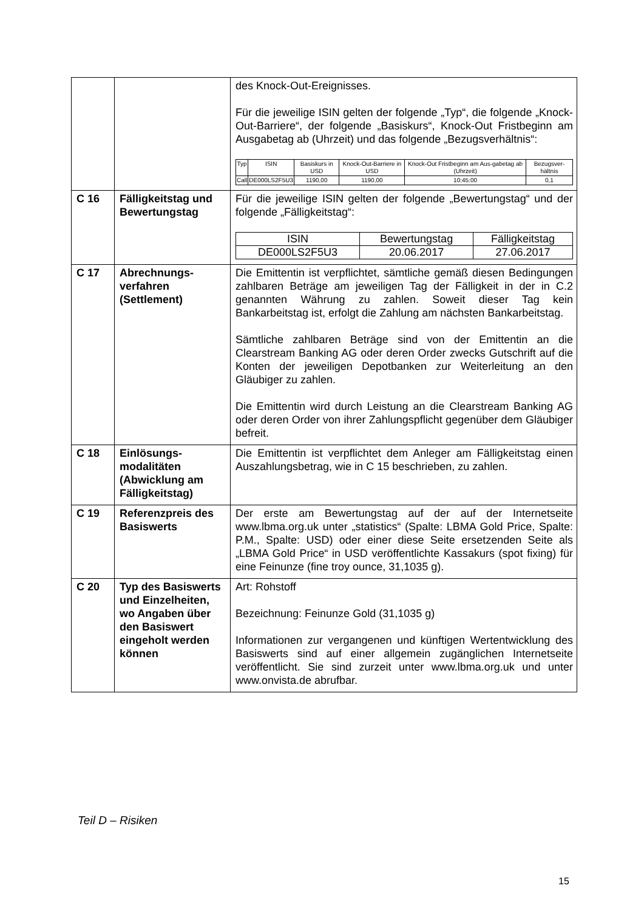| | | des Knock-Out-Ereignisses. Für die jeweilige ISIN gelten der folgende „Typ“, die folgende „Knock-Out-Barriere“, der folgende „Basiskurs“, Knock-Out Fristbeginn am Ausgabetag ab (Uhrzeit) und das folgende „Bezugsverhältnis“: / Typ / ISIN / Basiskurs in USD / Knock-Out-Barriere in USD / Knock-Out Fristbeginn am Aus-gabetag ab (Uhrzeit) / Bezugsver-hältnis / / --- / --- / --- / --- / --- / --- / / Call / DE000LS2F5U3 / 1190,00 / 1190,00 / 10:45:00 / 0,1 / |
| C 16 | Fälligkeitstag und Bewertungstag | Für die jeweilige ISIN gelten der folgende „Bewertungstag“ und der folgende „Fälligkeitstag“: / ISIN / Bewertungstag / Fälligkeitstag / / --- / --- / --- / / DE000LS2F5U3 / 20.06.2017 / 27.06.2017 / |
| C 17 | Abrechnungs-verfahren (Settlement) | Die Emittentin ist verpflichtet, sämtliche gemäß diesen Bedingungen zahlbaren Beträge am jeweiligen Tag der Fälligkeit in der in C.2 genannten Währung zu zahlen. Soweit dieser Tag kein Bankarbeitstag ist, erfolgt die Zahlung am nächsten Bankarbeitstag. Sämtliche zahlbaren Beträge sind von der Emittentin an die Clearstream Banking AG oder deren Order zwecks Gutschrift auf die Konten der jeweiligen Depotbanken zur Weiterleitung an den Gläubiger zu zahlen. Die Emittentin wird durch Leistung an die Clearstream Banking AG oder deren Order von ihrer Zahlungspflicht gegenüber dem Gläubiger befreit. |
| C 18 | Einlösungs-modalitäten (Abwicklung am Fälligkeitstag) | Die Emittentin ist verpflichtet dem Anleger am Fälligkeitstag einen Auszahlungsbetrag, wie in C 15 beschrieben, zu zahlen. |
| C 19 | Referenzpreis des Basiswerts | Der erste am Bewertungstag auf der auf der Internetseite www.lbma.org.uk unter „statistics“ (Spalte: LBMA Gold Price, Spalte: P.M., Spalte: USD) oder einer diese Seite ersetzenden Seite als „LBMA Gold Price“ in USD veröffentlichte Kassakurs (spot fixing) für eine Feinunze (fine troy ounce, 31,1035 g). |
| C 20 | Typ des Basiswerts und Einzelheiten, wo Angaben über den Basiswert eingeholt werden können | Art: Rohstoff Bezeichnung: Feinunze Gold (31,1035 g) Informationen zur vergangenen und künftigen Wertentwicklung des Basiswerts sind auf einer allgemein zugänglichen Internetseite veröffentlicht. Sie sind zurzeit unter www.lbma.org.uk und unter www.onvista.de abrufbar. |
Teil D – Risiken
15